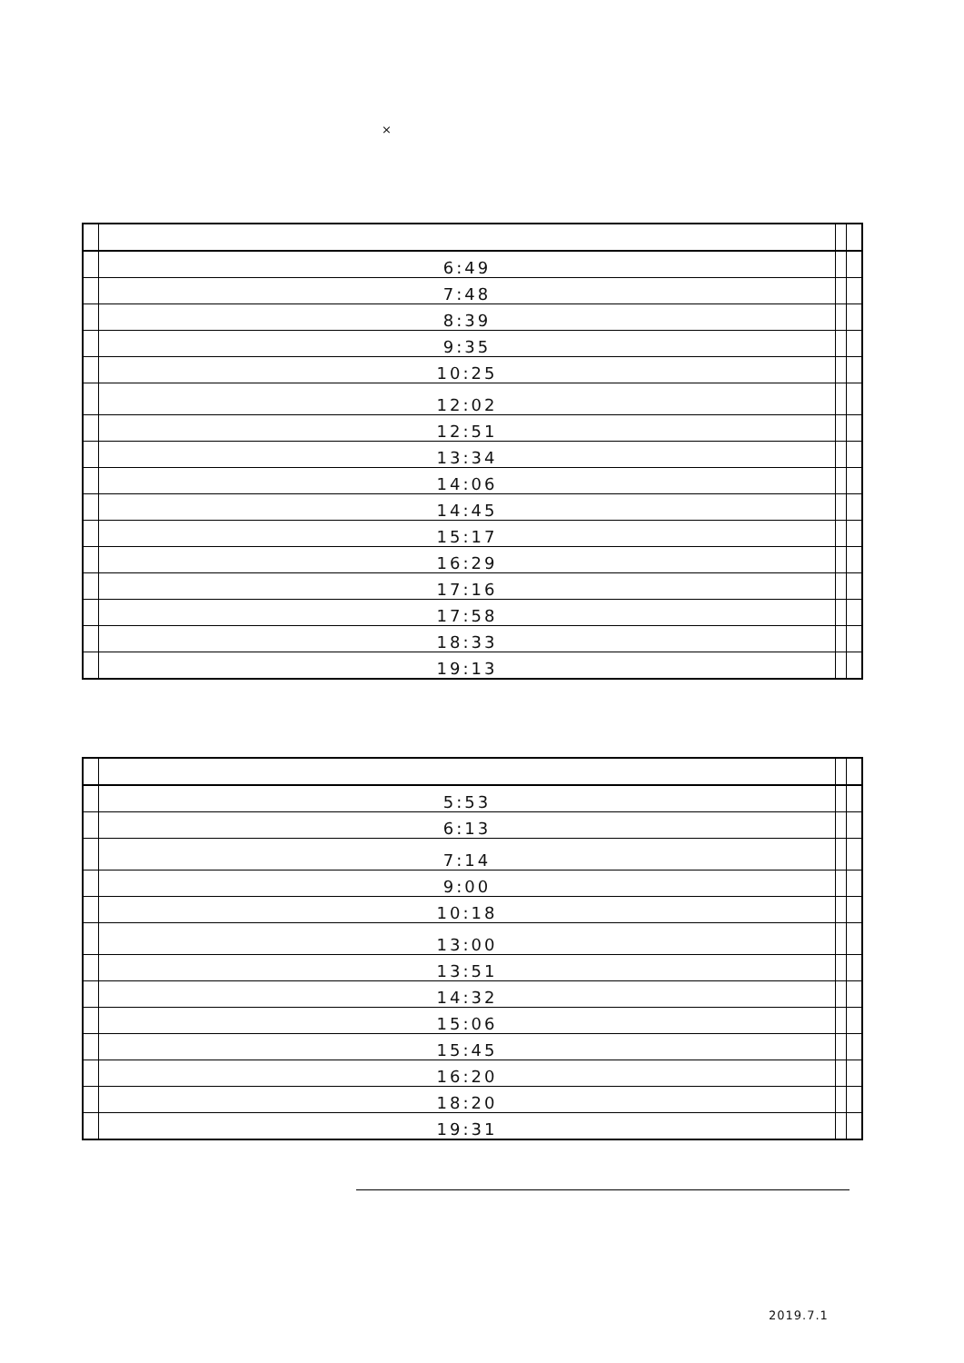×
| | 6:49 | | |
| | 7:48 | | |
| | 8:39 | | |
| | 9:35 | | |
| | 10:25 | | |
| | 12:02 | | |
| | 12:51 | | |
| | 13:34 | | |
| | 14:06 | | |
| | 14:45 | | |
| | 15:17 | | |
| | 16:29 | | |
| | 17:16 | | |
| | 17:58 | | |
| | 18:33 | | |
| | 19:13 | | |
| | 5:53 | | |
| | 6:13 | | |
| | 7:14 | | |
| | 9:00 | | |
| | 10:18 | | |
| | 13:00 | | |
| | 13:51 | | |
| | 14:32 | | |
| | 15:06 | | |
| | 15:45 | | |
| | 16:20 | | |
| | 18:20 | | |
| | 19:31 | | |
2019.7.1